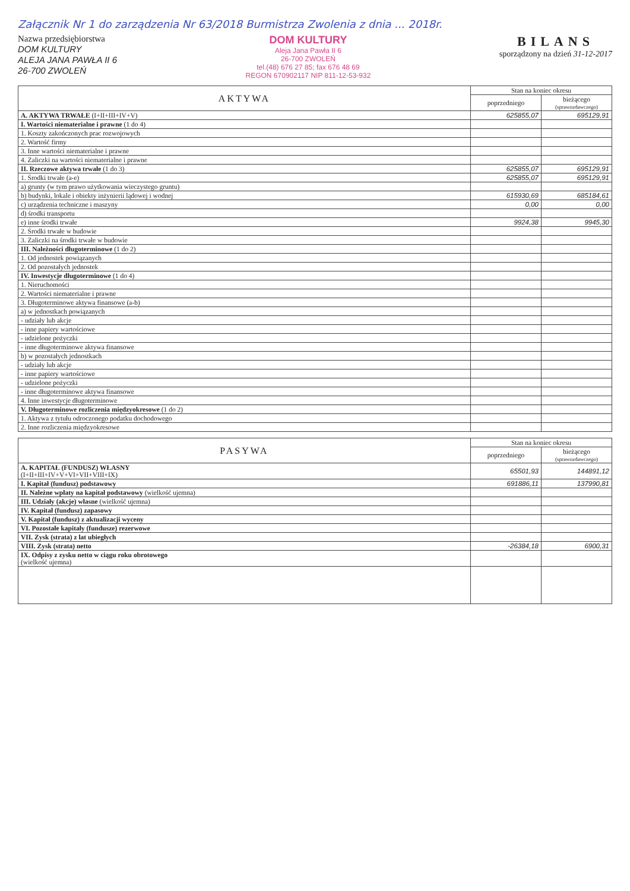Załącznik Nr 1 do zarządzenia Nr 63/2018 Burmistrza Zwolenia z dnia ... 2018r.
Nazwa przedsiębiorstwa
DOM KULTURY
ALEJA JANA PAWŁA II 6
26-700 ZWOLEŃ
DOM KULTURY
Aleja Jana Pawła II 6
26-700 ZWOLEŃ
tel.(48) 676 27 85; fax 676 48 69
REGON 670902117 NIP 811-12-53-932
BILANS
sporządzony na dzień 31-12-2017
| AKTYWA | Stan na koniec okresu | |
| --- | --- | --- |
| | poprzedniego | bieżącego (sprawozdawczego) |
| A. AKTYWA TRWAŁE (I+II+III+IV+V) | 625855,07 | 695129,91 |
| I. Wartości niematerialne i prawne (1 do 4) | | |
| 1. Koszty zakończonych prac rozwojowych | | |
| 2. Wartość firmy | | |
| 3. Inne wartości niematerialne i prawne | | |
| 4. Zaliczki na wartości niematerialne i prawne | | |
| II. Rzeczowe aktywa trwałe (1 do 3) | 625855,07 | 695129,91 |
| 1. Środki trwałe (a-e) | 625855,07 | 695129,91 |
| a) grunty (w tym prawo użytkowania wieczystego gruntu) | | |
| b) budynki, lokale i obiekty inżynierii lądowej i wodnej | 615930,69 | 685184,61 |
| c) urządzenia techniczne i maszyny | 0,00 | 0,00 |
| d) środki transportu | | |
| e) inne środki trwałe | 9924,38 | 9945,30 |
| 2. Środki trwałe w budowie | | |
| 3. Zaliczki na środki trwałe w budowie | | |
| III. Należności długoterminowe (1 do 2) | | |
| 1. Od jednostek powiązanych | | |
| 2. Od pozostałych jednostek | | |
| IV. Inwestycje długoterminowe (1 do 4) | | |
| 1. Nieruchomości | | |
| 2. Wartości niematerialne i prawne | | |
| 3. Długoterminowe aktywa finansowe (a-b) | | |
| a) w jednostkach powiązanych | | |
| - udziały lub akcje | | |
| - inne papiery wartościowe | | |
| - udzielone pożyczki | | |
| - inne długoterminowe aktywa finansowe | | |
| b) w pozostałych jednostkach | | |
| - udziały lub akcje | | |
| - inne papiery wartościowe | | |
| - udzielone pożyczki | | |
| - inne długoterminowe aktywa finansowe | | |
| 4. Inne inwestycje długoterminowe | | |
| V. Długoterminowe rozliczenia międzyokresowe (1 do 2) | | |
| 1. Aktywa z tytułu odroczonego podatku dochodowego | | |
| 2. Inne rozliczenia międzyokresowe | | |
| PASYWA | Stan na koniec okresu | |
| --- | --- | --- |
| | poprzedniego | bieżącego (sprawozdawczego) |
| A. KAPITAŁ (FUNDUSZ) WŁASNY (I+II+III+IV+V+VI+VII+VIII+IX) | 65501,93 | 144891,12 |
| I. Kapitał (fundusz) podstawowy | 691886,11 | 137990,81 |
| II. Należne wpłaty na kapitał podstawowy (wielkość ujemna) | | |
| III. Udziały (akcje) własne (wielkość ujemna) | | |
| IV. Kapitał (fundusz) zapasowy | | |
| V. Kapitał (fundusz) z aktualizacji wyceny | | |
| VI. Pozostałe kapitały (fundusze) rezerwowe | | |
| VII. Zysk (strata) z lat ubiegłych | | |
| VIII. Zysk (strata) netto | -26384,18 | 6900,31 |
| IX. Odpisy z zysku netto w ciągu roku obrotowego (wielkość ujemna) | | |